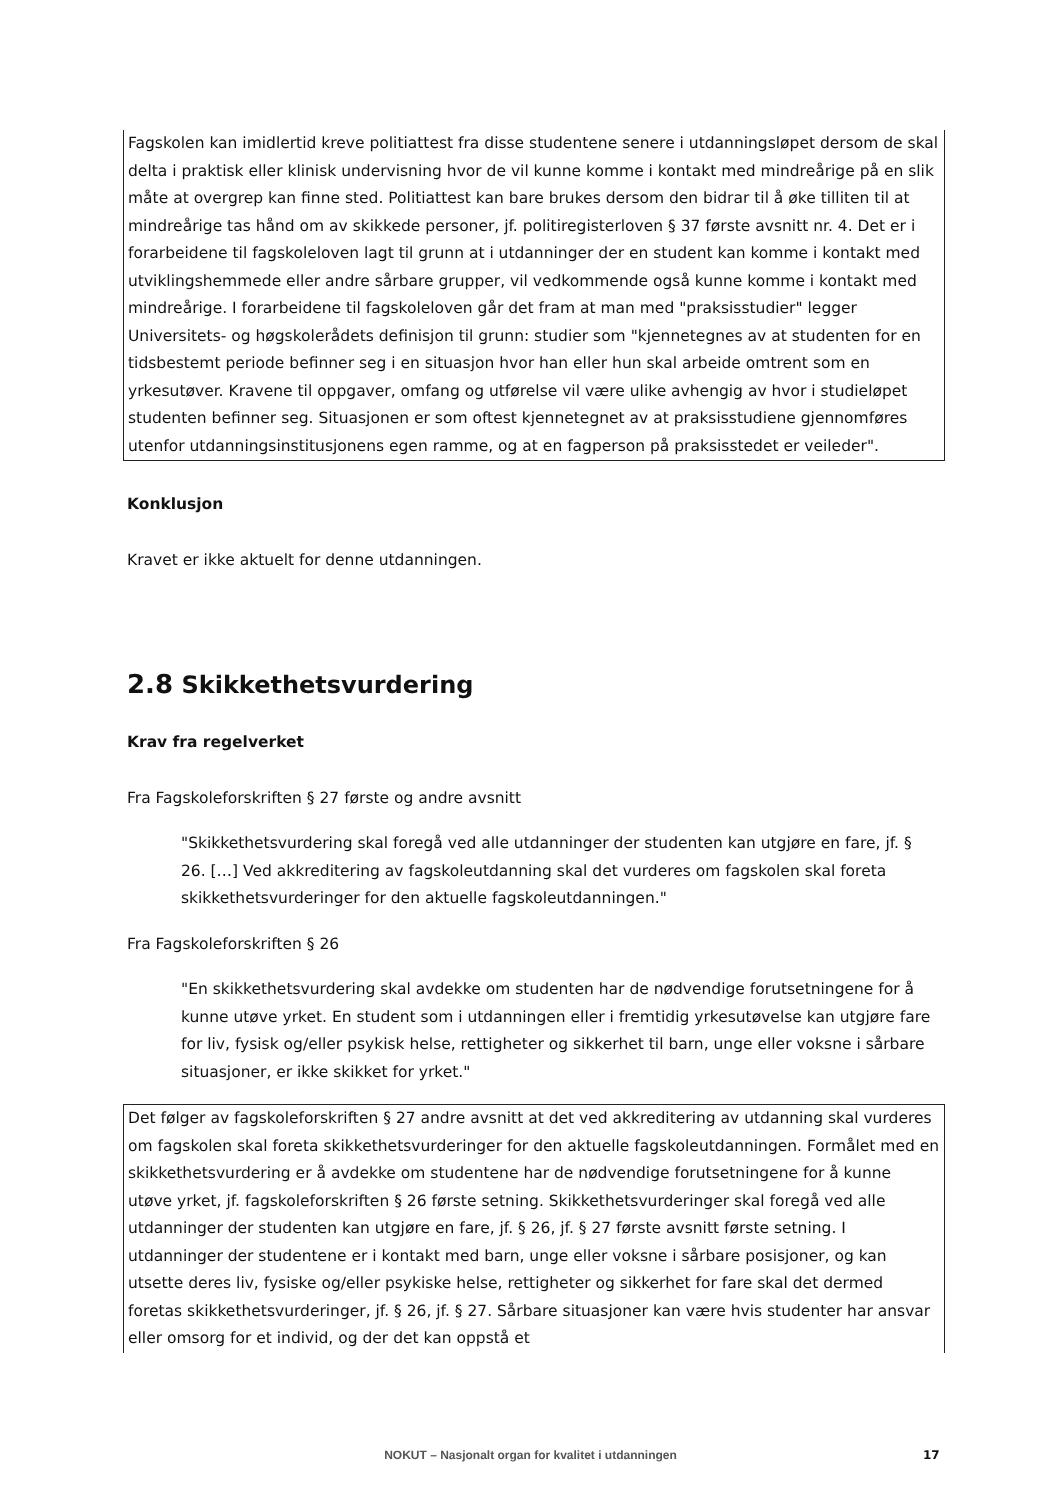Fagskolen kan imidlertid kreve politiattest fra disse studentene senere i utdanningsløpet dersom de skal delta i praktisk eller klinisk undervisning hvor de vil kunne komme i kontakt med mindreårige på en slik måte at overgrep kan finne sted. Politiattest kan bare brukes dersom den bidrar til å øke tilliten til at mindreårige tas hånd om av skikkede personer, jf. politiregisterloven § 37 første avsnitt nr. 4. Det er i forarbeidene til fagskoleloven lagt til grunn at i utdanninger der en student kan komme i kontakt med utviklingshemmede eller andre sårbare grupper, vil vedkommende også kunne komme i kontakt med mindreårige. I forarbeidene til fagskoleloven går det fram at man med "praksisstudier" legger Universitets- og høgskolerådets definisjon til grunn: studier som "kjennetegnes av at studenten for en tidsbestemt periode befinner seg i en situasjon hvor han eller hun skal arbeide omtrent som en yrkesutøver. Kravene til oppgaver, omfang og utførelse vil være ulike avhengig av hvor i studieløpet studenten befinner seg. Situasjonen er som oftest kjennetegnet av at praksisstudiene gjennomføres utenfor utdanningsinstitusjonens egen ramme, og at en fagperson på praksisstedet er veileder".
Konklusjon
Kravet er ikke aktuelt for denne utdanningen.
2.8 Skikkethetsvurdering
Krav fra regelverket
Fra Fagskoleforskriften § 27 første og andre avsnitt
"Skikkethetsvurdering skal foregå ved alle utdanninger der studenten kan utgjøre en fare, jf. § 26. […] Ved akkreditering av fagskoleutdanning skal det vurderes om fagskolen skal foreta skikkethetsvurderinger for den aktuelle fagskoleutdanningen."
Fra Fagskoleforskriften § 26
"En skikkethetsvurdering skal avdekke om studenten har de nødvendige forutsetningene for å kunne utøve yrket. En student som i utdanningen eller i fremtidig yrkesutøvelse kan utgjøre fare for liv, fysisk og/eller psykisk helse, rettigheter og sikkerhet til barn, unge eller voksne i sårbare situasjoner, er ikke skikket for yrket."
Det følger av fagskoleforskriften § 27 andre avsnitt at det ved akkreditering av utdanning skal vurderes om fagskolen skal foreta skikkethetsvurderinger for den aktuelle fagskoleutdanningen. Formålet med en skikkethetsvurdering er å avdekke om studentene har de nødvendige forutsetningene for å kunne utøve yrket, jf. fagskoleforskriften § 26 første setning. Skikkethetsvurderinger skal foregå ved alle utdanninger der studenten kan utgjøre en fare, jf. § 26, jf. § 27 første avsnitt første setning. I utdanninger der studentene er i kontakt med barn, unge eller voksne i sårbare posisjoner, og kan utsette deres liv, fysiske og/eller psykiske helse, rettigheter og sikkerhet for fare skal det dermed foretas skikkethetsvurderinger, jf. § 26, jf. § 27. Sårbare situasjoner kan være hvis studenter har ansvar eller omsorg for et individ, og der det kan oppstå et
NOKUT – Nasjonalt organ for kvalitet i utdanningen 17